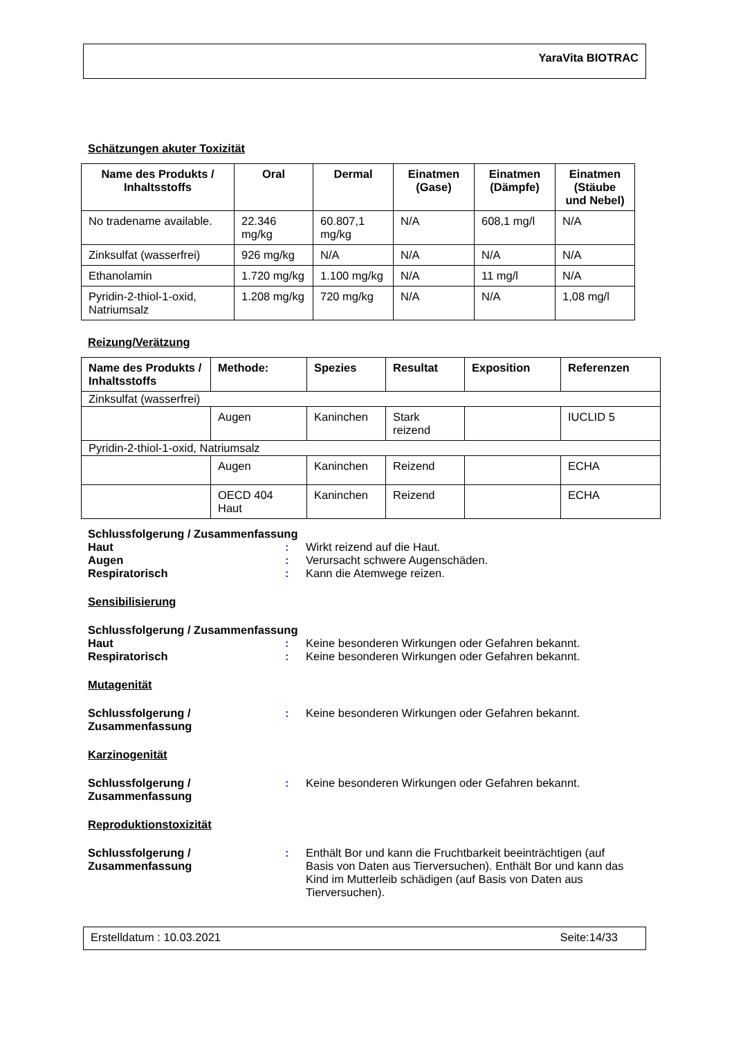YaraVita BIOTRAC
Schätzungen akuter Toxizität
| Name des Produkts / Inhaltsstoffs | Oral | Dermal | Einatmen (Gase) | Einatmen (Dämpfe) | Einatmen (Stäube und Nebel) |
| --- | --- | --- | --- | --- | --- |
| No tradename available. | 22.346 mg/kg | 60.807,1 mg/kg | N/A | 608,1 mg/l | N/A |
| Zinksulfat (wasserfrei) | 926 mg/kg | N/A | N/A | N/A | N/A |
| Ethanolamin | 1.720 mg/kg | 1.100 mg/kg | N/A | 11 mg/l | N/A |
| Pyridin-2-thiol-1-oxid, Natriumsalz | 1.208 mg/kg | 720 mg/kg | N/A | N/A | 1,08 mg/l |
Reizung/Verätzung
| Name des Produkts / Inhaltsstoffs | Methode: | Spezies | Resultat | Exposition | Referenzen |
| --- | --- | --- | --- | --- | --- |
| Zinksulfat (wasserfrei) | | | | | |
| | Augen | Kaninchen | Stark reizend | | IUCLID 5 |
| Pyridin-2-thiol-1-oxid, Natriumsalz | | | | | |
| | Augen | Kaninchen | Reizend | | ECHA |
| | OECD 404 Haut | Kaninchen | Reizend | | ECHA |
Schlussfolgerung / Zusammenfassung
Haut : Wirkt reizend auf die Haut.
Augen : Verursacht schwere Augenschäden.
Respiratorisch : Kann die Atemwege reizen.
Sensibilisierung
Schlussfolgerung / Zusammenfassung
Haut : Keine besonderen Wirkungen oder Gefahren bekannt.
Respiratorisch : Keine besonderen Wirkungen oder Gefahren bekannt.
Mutagenität
Schlussfolgerung /
Zusammenfassung
: Keine besonderen Wirkungen oder Gefahren bekannt.
Karzinogenität
Schlussfolgerung /
Zusammenfassung
: Keine besonderen Wirkungen oder Gefahren bekannt.
Reproduktionstoxizität
Schlussfolgerung /
Zusammenfassung
: Enthält Bor und kann die Fruchtbarkeit beeinträchtigen (auf Basis von Daten aus Tierversuchen). Enthält Bor und kann das Kind im Mutterleib schädigen (auf Basis von Daten aus Tierversuchen).
Erstelldatum : 10.03.2021 Seite:14/33